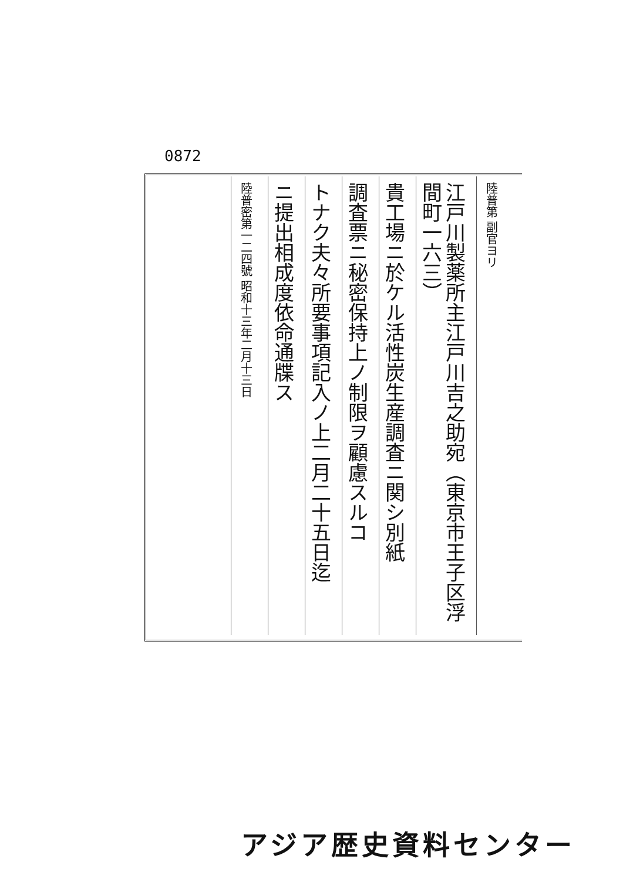0872
陸普第 副官ヨリ
江戸川製薬所主江戸川吉之助宛（東京市王子区浮間町一六三）
貴工場ニ於ケル活性炭生産調査ニ関シ別紙
調査票ニ秘密保持上ノ制限ヲ顧慮スルコ
トナク夫々所要事項記入ノ上二月二十五日迄
ニ提出相成度依命通牒ス
陸普密第一二四號 昭和十三年二月十三日
アジア歴史資料センター